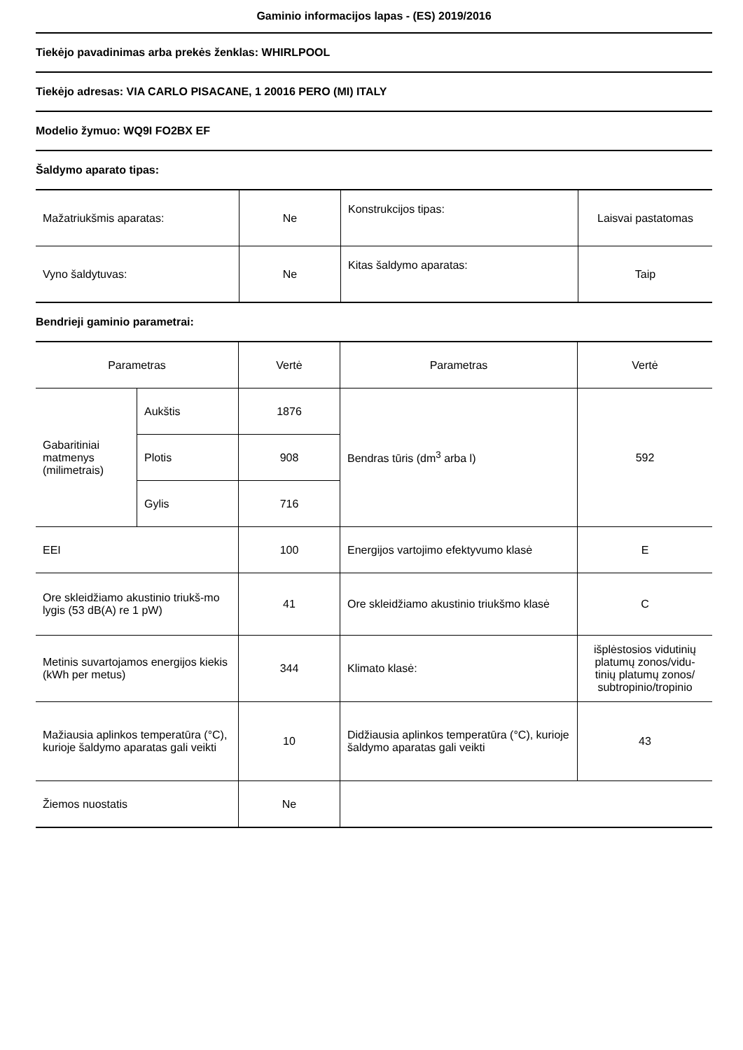Gaminio informacijos lapas - (ES) 2019/2016
Tiekėjo pavadinimas arba prekės ženklas: WHIRLPOOL
Tiekėjo adresas: VIA CARLO PISACANE, 1 20016 PERO (MI) ITALY
Modelio žymuo: WQ9I FO2BX EF
Šaldymo aparato tipas:
| Mažatriukšmis aparatas: | Ne | Konstrukcijos tipas: | Laisvai pastatomas |
| Vyno šaldytuvas: | Ne | Kitas šaldymo aparatas: | Taip |
Bendrieji gaminio parametrai:
| Parametras | | Vertė | Parametras | Vertė |
| Gabaritiniai matmenys (milimetrais) | Aukštis | 1876 | Bendras tūris (dm<sup>3</sup> arba l) | 592 |
| | Plotis | 908 | | |
| | Gylis | 716 | | |
| EEI | | 100 | Energijos vartojimo efektyvumo klasė | E |
| Ore skleidžiamo akustinio triukš-mo lygis (53 dB(A) re 1 pW) | | 41 | Ore skleidžiamo akustinio triukšmo klasė | C |
| Metinis suvartojamos energijos kiekis (kWh per metus) | | 344 | Klimato klasė: | išplėstosios vidutinių platumų zonos/vidu-tinių platumų zonos/ subtropinio/tropinio |
| Mažiausia aplinkos temperatūra (°C), kurioje šaldymo aparatas gali veikti | | 10 | Didžiausia aplinkos temperatūra (°C), kurioje šaldymo aparatas gali veikti | 43 |
| Žiemos nuostatis | | Ne | | |